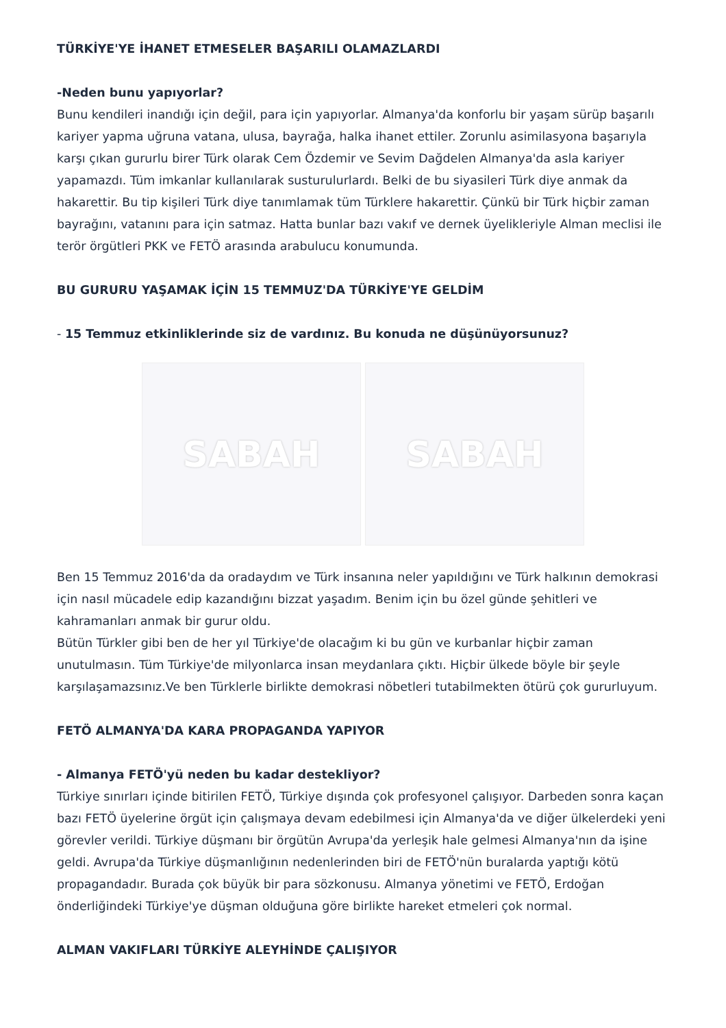TÜRKİYE'YE İHANET ETMESELER BAŞARILI OLAMAZLARDI
-Neden bunu yapıyorlar?
Bunu kendileri inandığı için değil, para için yapıyorlar. Almanya'da konforlu bir yaşam sürüp başarılı kariyer yapma uğruna vatana, ulusa, bayrağa, halka ihanet ettiler. Zorunlu asimilasyona başarıyla karşı çıkan gururlu birer Türk olarak Cem Özdemir ve Sevim Dağdelen Almanya'da asla kariyer yapamazdı. Tüm imkanlar kullanılarak susturulurlardı. Belki de bu siyasileri Türk diye anmak da hakarettir. Bu tip kişileri Türk diye tanımlamak tüm Türklere hakarettir. Çünkü bir Türk hiçbir zaman bayrağını, vatanını para için satmaz. Hatta bunlar bazı vakıf ve dernek üyelikleriyle Alman meclisi ile terör örgütleri PKK ve FETÖ arasında arabulucu konumunda.
BU GURURU YAŞAMAK İÇİN 15 TEMMUZ'DA TÜRKİYE'YE GELDİM
- 15 Temmuz etkinliklerinde siz de vardınız. Bu konuda ne düşünüyorsunuz?
SABAH SABAH
Ben 15 Temmuz 2016'da da oradaydım ve Türk insanına neler yapıldığını ve Türk halkının demokrasi için nasıl mücadele edip kazandığını bizzat yaşadım. Benim için bu özel günde şehitleri ve kahramanları anmak bir gurur oldu.
Bütün Türkler gibi ben de her yıl Türkiye'de olacağım ki bu gün ve kurbanlar hiçbir zaman unutulmasın. Tüm Türkiye'de milyonlarca insan meydanlara çıktı. Hiçbir ülkede böyle bir şeyle karşılaşamazsınız.Ve ben Türklerle birlikte demokrasi nöbetleri tutabilmekten ötürü çok gururluyum.
FETÖ ALMANYA'DA KARA PROPAGANDA YAPIYOR
- Almanya FETÖ'yü neden bu kadar destekliyor?
Türkiye sınırları içinde bitirilen FETÖ, Türkiye dışında çok profesyonel çalışıyor. Darbeden sonra kaçan bazı FETÖ üyelerine örgüt için çalışmaya devam edebilmesi için Almanya'da ve diğer ülkelerdeki yeni görevler verildi. Türkiye düşmanı bir örgütün Avrupa'da yerleşik hale gelmesi Almanya'nın da işine geldi. Avrupa'da Türkiye düşmanlığının nedenlerinden biri de FETÖ'nün buralarda yaptığı kötü propagandadır. Burada çok büyük bir para sözkonusu. Almanya yönetimi ve FETÖ, Erdoğan önderliğindeki Türkiye'ye düşman olduğuna göre birlikte hareket etmeleri çok normal.
ALMAN VAKIFLARI TÜRKİYE ALEYHİNDE ÇALIŞIYOR